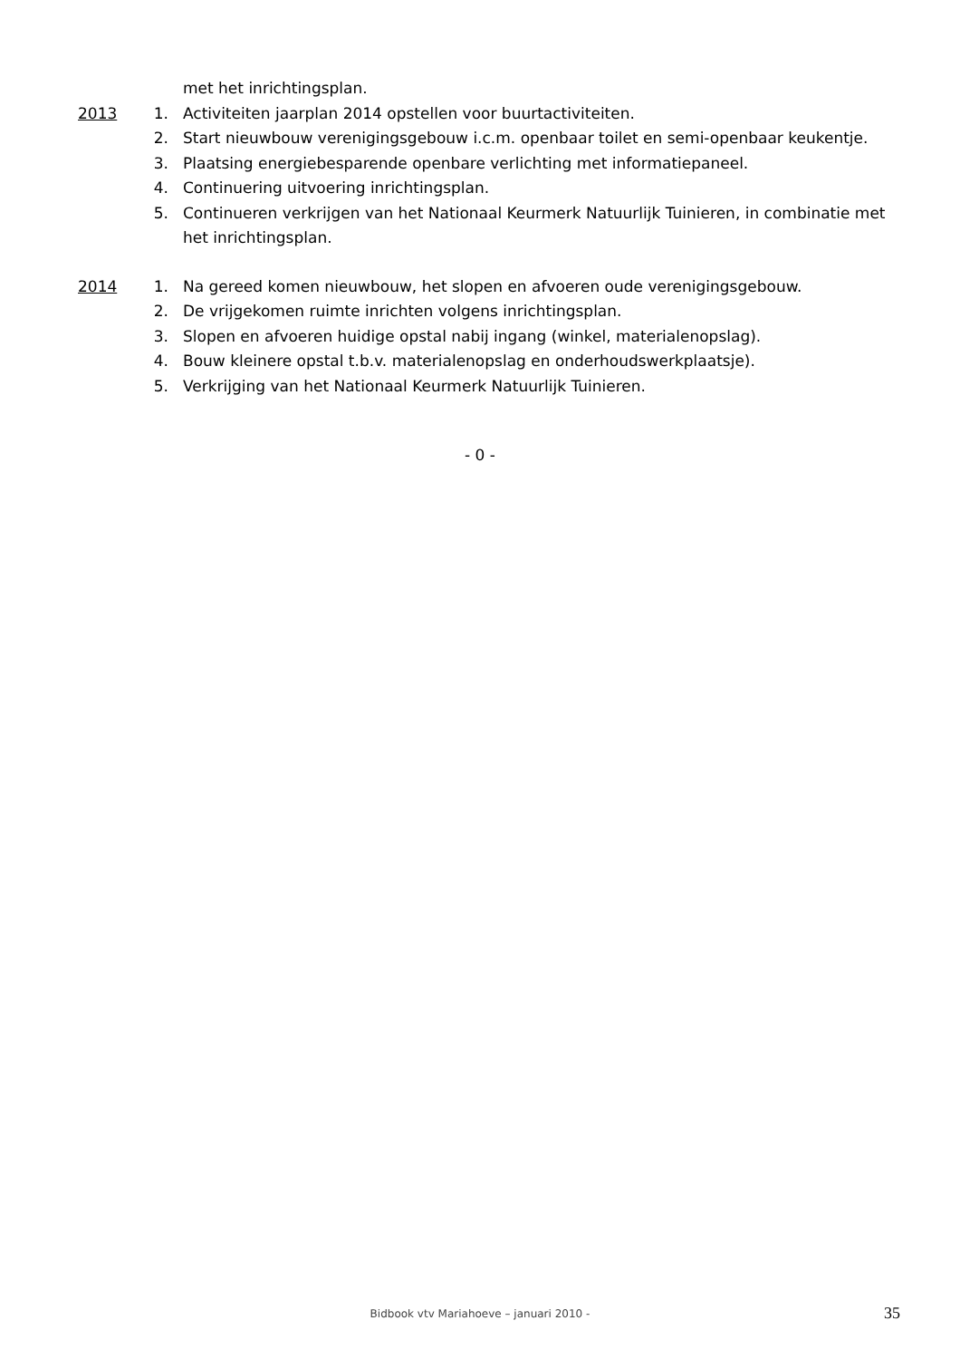met het inrichtingsplan.
2013 1. Activiteiten jaarplan 2014 opstellen voor buurtactiviteiten.
2. Start nieuwbouw verenigingsgebouw i.c.m. openbaar toilet en semi-openbaar keukentje.
3. Plaatsing energiebesparende openbare verlichting met informatiepaneel.
4. Continuering uitvoering inrichtingsplan.
5. Continueren verkrijgen van het Nationaal Keurmerk Natuurlijk Tuinieren, in combinatie met het inrichtingsplan.
2014 1. Na gereed komen nieuwbouw, het slopen en afvoeren oude verenigingsgebouw.
2. De vrijgekomen ruimte inrichten volgens inrichtingsplan.
3. Slopen en afvoeren huidige opstal nabij ingang (winkel, materialenopslag).
4. Bouw kleinere opstal t.b.v. materialenopslag en onderhoudswerkplaatsje).
5. Verkrijging van het Nationaal Keurmerk Natuurlijk Tuinieren.
- 0 -
Bidbook vtv Mariahoeve – januari 2010 -
35